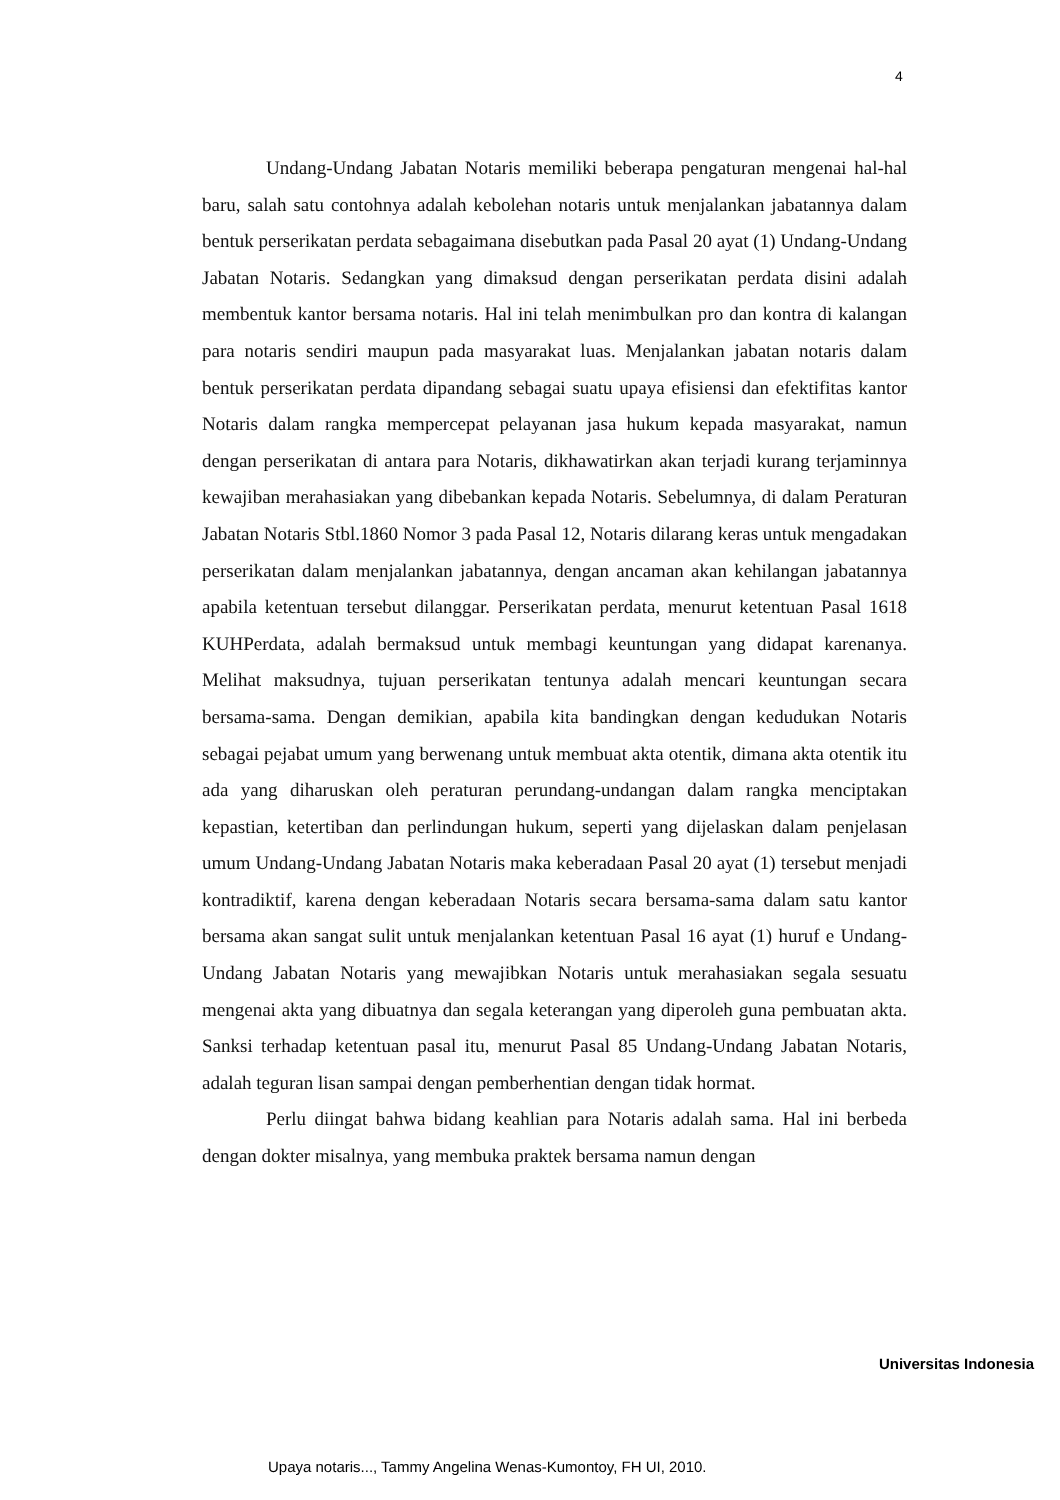4
Undang-Undang Jabatan Notaris memiliki beberapa pengaturan mengenai hal-hal baru, salah satu contohnya adalah kebolehan notaris untuk menjalankan jabatannya dalam bentuk perserikatan perdata sebagaimana disebutkan pada Pasal 20 ayat (1) Undang-Undang Jabatan Notaris. Sedangkan yang dimaksud dengan perserikatan perdata disini adalah membentuk kantor bersama notaris. Hal ini telah menimbulkan pro dan kontra di kalangan para notaris sendiri maupun pada masyarakat luas. Menjalankan jabatan notaris dalam bentuk perserikatan perdata dipandang sebagai suatu upaya efisiensi dan efektifitas kantor Notaris dalam rangka mempercepat pelayanan jasa hukum kepada masyarakat, namun dengan perserikatan di antara para Notaris, dikhawatirkan akan terjadi kurang terjaminnya kewajiban merahasiakan yang dibebankan kepada Notaris. Sebelumnya, di dalam Peraturan Jabatan Notaris Stbl.1860 Nomor 3 pada Pasal 12, Notaris dilarang keras untuk mengadakan perserikatan dalam menjalankan jabatannya, dengan ancaman akan kehilangan jabatannya apabila ketentuan tersebut dilanggar. Perserikatan perdata, menurut ketentuan Pasal 1618 KUHPerdata, adalah bermaksud untuk membagi keuntungan yang didapat karenanya. Melihat maksudnya, tujuan perserikatan tentunya adalah mencari keuntungan secara bersama-sama. Dengan demikian, apabila kita bandingkan dengan kedudukan Notaris sebagai pejabat umum yang berwenang untuk membuat akta otentik, dimana akta otentik itu ada yang diharuskan oleh peraturan perundang-undangan dalam rangka menciptakan kepastian, ketertiban dan perlindungan hukum, seperti yang dijelaskan dalam penjelasan umum Undang-Undang Jabatan Notaris maka keberadaan Pasal 20 ayat (1) tersebut menjadi kontradiktif, karena dengan keberadaan Notaris secara bersama-sama dalam satu kantor bersama akan sangat sulit untuk menjalankan ketentuan Pasal 16 ayat (1) huruf e Undang-Undang Jabatan Notaris yang mewajibkan Notaris untuk merahasiakan segala sesuatu mengenai akta yang dibuatnya dan segala keterangan yang diperoleh guna pembuatan akta. Sanksi terhadap ketentuan pasal itu, menurut Pasal 85 Undang-Undang Jabatan Notaris, adalah teguran lisan sampai dengan pemberhentian dengan tidak hormat.
Perlu diingat bahwa bidang keahlian para Notaris adalah sama. Hal ini berbeda dengan dokter misalnya, yang membuka praktek bersama namun dengan
Universitas Indonesia
Upaya notaris..., Tammy Angelina Wenas-Kumontoy, FH UI, 2010.